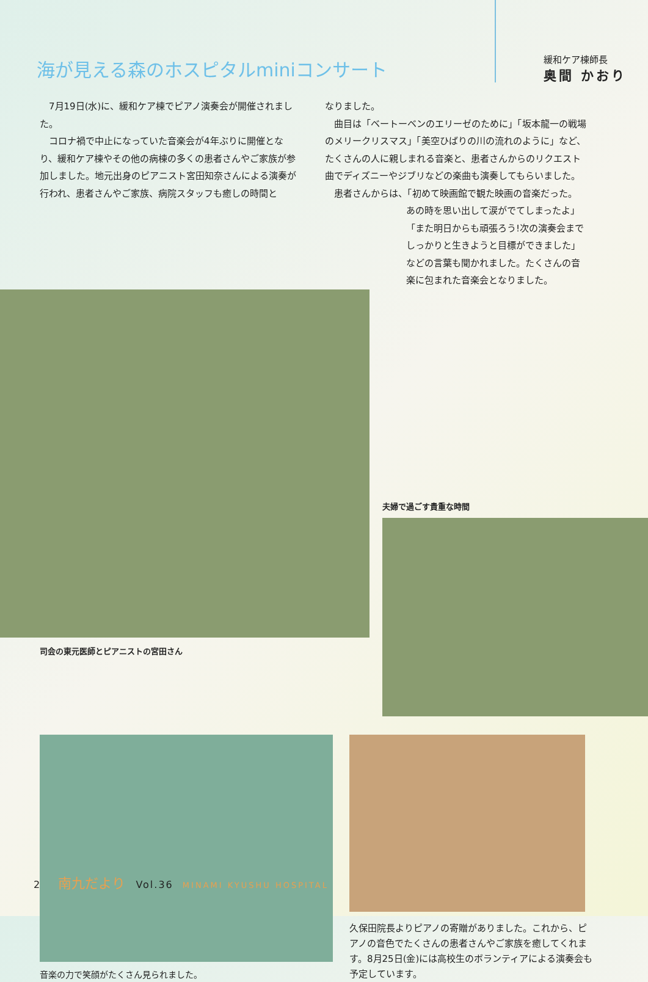海が見える森のホスピタルminiコンサート
緩和ケア棟師長
奥間 かおり
7月19日(水)に、緩和ケア棟でピアノ演奏会が開催されました。
コロナ禍で中止になっていた音楽会が4年ぶりに開催となり、緩和ケア棟やその他の病棟の多くの患者さんやご家族が参加しました。地元出身のピアニスト宮田知奈さんによる演奏が行われ、患者さんやご家族、病院スタッフも癒しの時間と
なりました。
曲目は「ベートーベンのエリーゼのために」「坂本龍一の戦場のメリークリスマス」「美空ひばりの川の流れのように」など、たくさんの人に親しまれる音楽と、患者さんからのリクエスト曲でディズニーやジブリなどの楽曲も演奏してもらいました。
患者さんからは、「初めて映画館で観た映画の音楽だった。
あの時を思い出して涙がでてしまったよ」「また明日からも頑張ろう!次の演奏会までしっかりと生きようと目標ができました」などの言葉も聞かれました。たくさんの音楽に包まれた音楽会となりました。
司会の東元医師とピアニストの宮田さん
夫婦で過ごす貴重な時間
音楽の力で笑顔がたくさん見られました。
久保田院長よりピアノの寄贈がありました。これから、ピアノの音色でたくさんの患者さんやご家族を癒してくれます。8月25日(金)には高校生のボランティアによる演奏会も予定しています。
2 南九だより Vol.36 MINAMI KYUSHU HOSPITAL